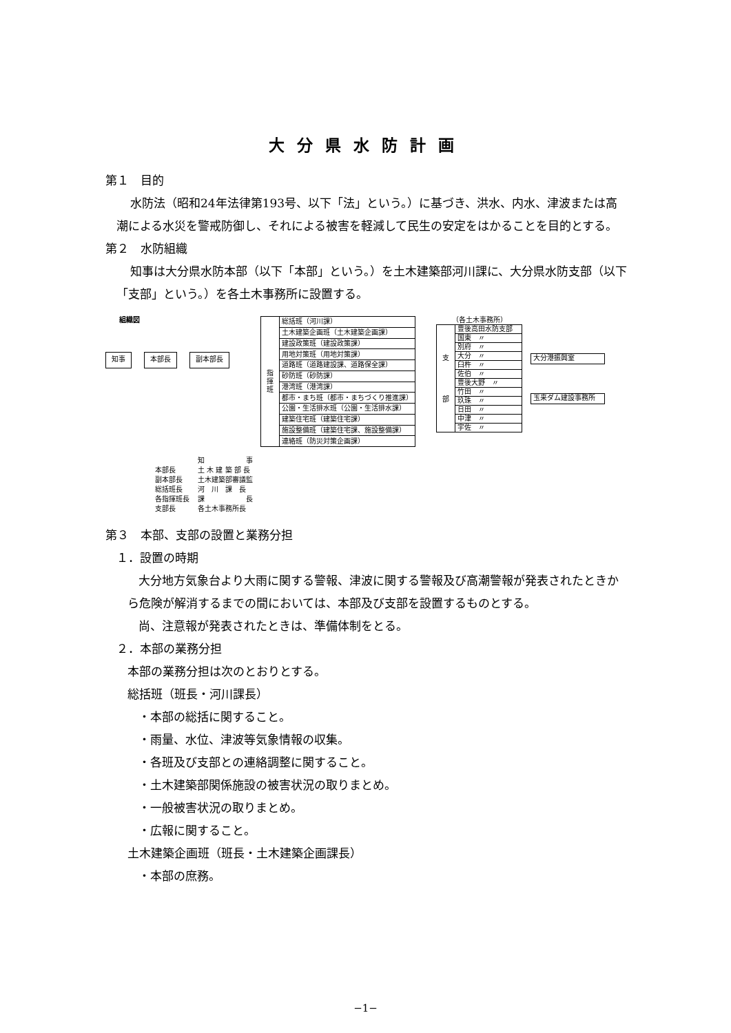大分県水防計画
第１　目的
水防法（昭和24年法律第193号、以下「法」という。）に基づき、洪水、内水、津波または高潮による水災を警戒防御し、それによる被害を軽減して民生の安定をはかることを目的とする。
第２　水防組織
知事は大分県水防本部（以下「本部」という。）を土木建築部河川課に、大分県水防支部（以下「支部」という。）を各土木事務所に設置する。
組織図
知事 本部長 副本部長
| 指 揮 班 | 総括班（河川課） |
| | 土木建築企画班（土木建築企画課） |
| | 建設政策班（建設政策課） |
| | 用地対策班（用地対策課） |
| | 道路班（道路建設課、道路保全課） |
| | 砂防班（砂防課） |
| | 港湾班（港湾課） |
| | 都市・まち班（都市・まちづくり推進課） |
| | 公園・生活排水班（公園・生活排水課） |
| | 建築住宅班（建築住宅課） |
| | 施設整備班（建築住宅課、施設整備課） |
| | 連絡班（防災対策企画課） |
（各土木事務所）
| 支 部 | 豊後高田水防支部 |
| | 国東 〃 |
| | 別府 〃 |
| | 大分 〃 |
| | 臼杵 〃 |
| | 佐伯 〃 |
| | 豊後大野 〃 |
| | 竹田 〃 |
| | 玖珠 〃 |
| | 日田 〃 |
| | 中津 〃 |
| | 宇佐 〃 |
大分港振興室
玉来ダム建設事務所
| | 知 事 |
| 本部長 | 土 木 建 築 部 長 |
| 副本部長 | 土木建築部審議監 |
| 総括班長 | 河 川 課 長 |
| 各指揮班長 | 課 長 |
| 支部長 | 各土木事務所長 |
第３　本部、支部の設置と業務分担
１．設置の時期
大分地方気象台より大雨に関する警報、津波に関する警報及び高潮警報が発表されたときから危険が解消するまでの間においては、本部及び支部を設置するものとする。
尚、注意報が発表されたときは、準備体制をとる。
２．本部の業務分担
本部の業務分担は次のとおりとする。
総括班（班長・河川課長）
・本部の総括に関すること。
・雨量、水位、津波等気象情報の収集。
・各班及び支部との連絡調整に関すること。
・土木建築部関係施設の被害状況の取りまとめ。
・一般被害状況の取りまとめ。
・広報に関すること。
土木建築企画班（班長・土木建築企画課長）
・本部の庶務。
−1−